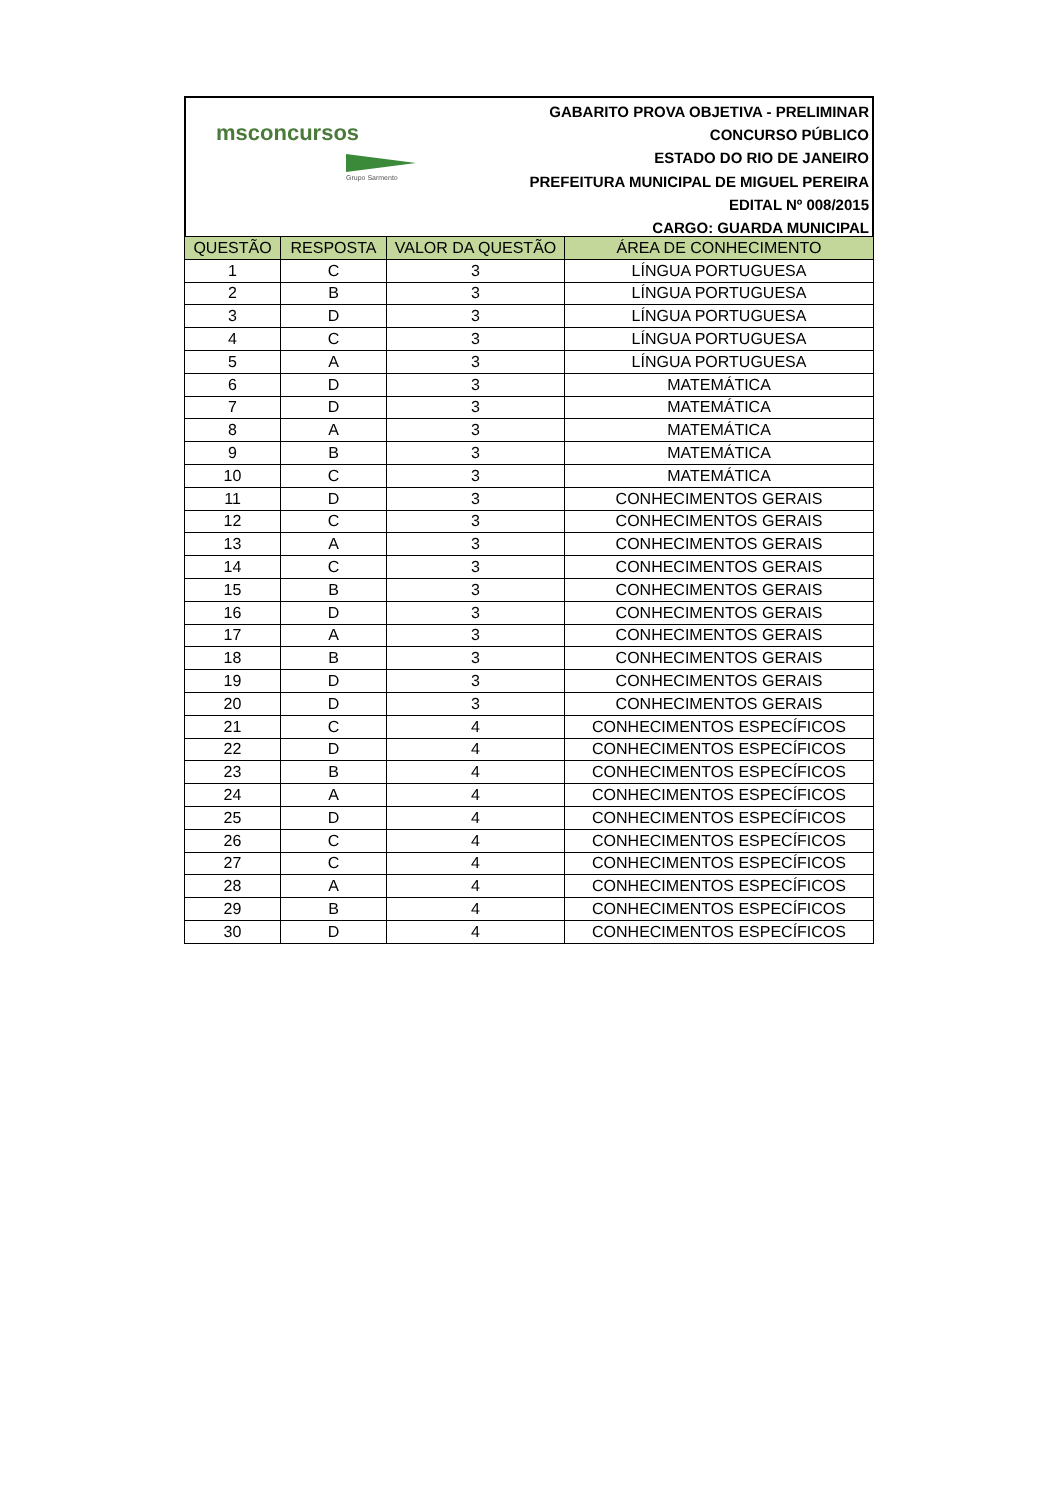msconcursos
Grupo Sarmento
GABARITO PROVA OBJETIVA - PRELIMINAR
CONCURSO PÚBLICO
ESTADO DO RIO DE JANEIRO
PREFEITURA MUNICIPAL DE MIGUEL PEREIRA
EDITAL Nº 008/2015
CARGO: GUARDA MUNICIPAL
| QUESTÃO | RESPOSTA | VALOR DA QUESTÃO | ÁREA DE CONHECIMENTO |
| --- | --- | --- | --- |
| 1 | C | 3 | LÍNGUA PORTUGUESA |
| 2 | B | 3 | LÍNGUA PORTUGUESA |
| 3 | D | 3 | LÍNGUA PORTUGUESA |
| 4 | C | 3 | LÍNGUA PORTUGUESA |
| 5 | A | 3 | LÍNGUA PORTUGUESA |
| 6 | D | 3 | MATEMÁTICA |
| 7 | D | 3 | MATEMÁTICA |
| 8 | A | 3 | MATEMÁTICA |
| 9 | B | 3 | MATEMÁTICA |
| 10 | C | 3 | MATEMÁTICA |
| 11 | D | 3 | CONHECIMENTOS GERAIS |
| 12 | C | 3 | CONHECIMENTOS GERAIS |
| 13 | A | 3 | CONHECIMENTOS GERAIS |
| 14 | C | 3 | CONHECIMENTOS GERAIS |
| 15 | B | 3 | CONHECIMENTOS GERAIS |
| 16 | D | 3 | CONHECIMENTOS GERAIS |
| 17 | A | 3 | CONHECIMENTOS GERAIS |
| 18 | B | 3 | CONHECIMENTOS GERAIS |
| 19 | D | 3 | CONHECIMENTOS GERAIS |
| 20 | D | 3 | CONHECIMENTOS GERAIS |
| 21 | C | 4 | CONHECIMENTOS ESPECÍFICOS |
| 22 | D | 4 | CONHECIMENTOS ESPECÍFICOS |
| 23 | B | 4 | CONHECIMENTOS ESPECÍFICOS |
| 24 | A | 4 | CONHECIMENTOS ESPECÍFICOS |
| 25 | D | 4 | CONHECIMENTOS ESPECÍFICOS |
| 26 | C | 4 | CONHECIMENTOS ESPECÍFICOS |
| 27 | C | 4 | CONHECIMENTOS ESPECÍFICOS |
| 28 | A | 4 | CONHECIMENTOS ESPECÍFICOS |
| 29 | B | 4 | CONHECIMENTOS ESPECÍFICOS |
| 30 | D | 4 | CONHECIMENTOS ESPECÍFICOS |